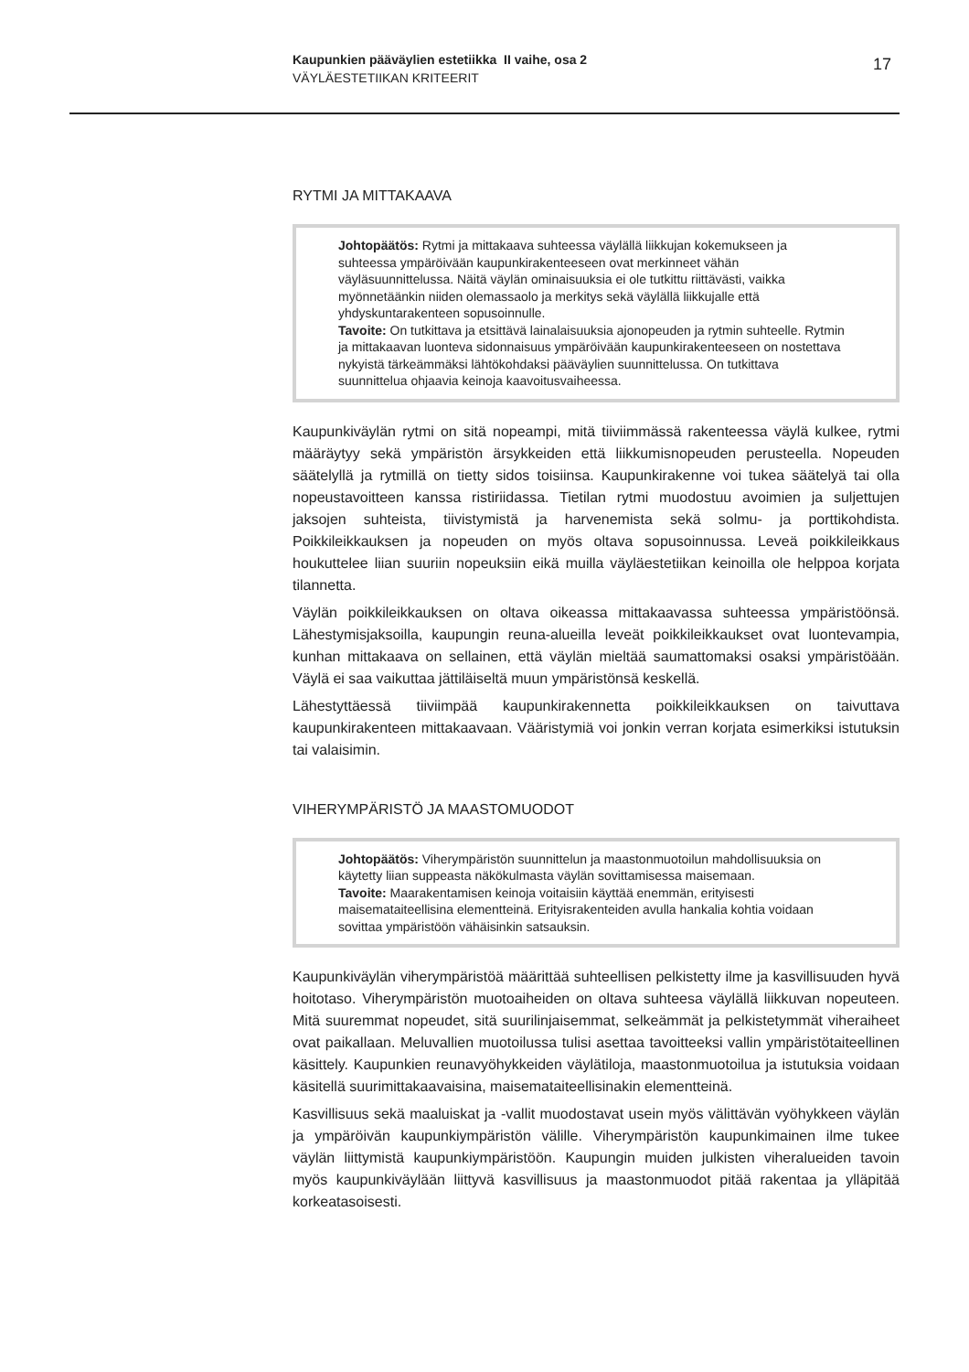Kaupunkien pääväylien estetiikka II vaihe, osa 2
VÄYLÄESTETIIKAN KRITEERIT
17
RYTMI JA MITTAKAAVA
Johtopäätös: Rytmi ja mittakaava suhteessa väylällä liikkujan kokemukseen ja suhteessa ympäröivään kaupunkirakenteeseen ovat merkinneet vähän väyläsuunnittelussa. Näitä väylän ominaisuuksia ei ole tutkittu riittävästi, vaikka myönnetäänkin niiden olemassaolo ja merkitys sekä väylällä liikkujalle että yhdyskuntarakenteen sopusoinnulle.
Tavoite: On tutkittava ja etsittävä lainalaisuuksia ajonopeuden ja rytmin suhteelle. Rytmin ja mittakaavan luonteva sidonnaisuus ympäröivään kaupunkirakenteeseen on nostettava nykyistä tärkeämmäksi lähtökohdaksi pääväylien suunnittelussa. On tutkittava suunnittelua ohjaavia keinoja kaavoitusvaiheessa.
Kaupunkiväylän rytmi on sitä nopeampi, mitä tiiviimmässä rakenteessa väylä kulkee, rytmi määräytyy sekä ympäristön ärsykkeiden että liikkumisnopeuden perusteella. Nopeuden säätelyllä ja rytmillä on tietty sidos toisiinsa. Kaupunkirakenne voi tukea säätelyä tai olla nopeustavoitteen kanssa ristiriidassa. Tietilan rytmi muodostuu avoimien ja suljettujen jaksojen suhteista, tiivistymistä ja harvenemista sekä solmu- ja porttikohdista. Poikkileikkauksen ja nopeuden on myös oltava sopusoinnussa. Leveä poikkileikkaus houkuttelee liian suuriin nopeuksiin eikä muilla väyläestetiikan keinoilla ole helppoa korjata tilannetta.
Väylän poikkileikkauksen on oltava oikeassa mittakaavassa suhteessa ympäristöönsä. Lähestymisjaksoilla, kaupungin reuna-alueilla leveät poikkileikkaukset ovat luontevampia, kunhan mittakaava on sellainen, että väylän mieltää saumattomaksi osaksi ympäristöään. Väylä ei saa vaikuttaa jättiläiseltä muun ympäristönsä keskellä.
Lähestyttäessä tiiviimpää kaupunkirakennetta poikkileikkauksen on taivuttava kaupunkirakenteen mittakaavaan. Vääristymiä voi jonkin verran korjata esimerkiksi istutuksin tai valaisimin.
VIHERYMPÄRISTÖ JA MAASTOMUODOT
Johtopäätös: Viherympäristön suunnittelun ja maastonmuotoilun mahdollisuuksia on käytetty liian suppeasta näkökulmasta väylän sovittamisessa maisemaan.
Tavoite: Maarakentamisen keinoja voitaisiin käyttää enemmän, erityisesti maisemataiteellisina elementteinä. Erityisrakenteiden avulla hankalia kohtia voidaan sovittaa ympäristöön vähäisinkin satsauksin.
Kaupunkiväylän viherympäristöä määrittää suhteellisen pelkistetty ilme ja kasvillisuuden hyvä hoitotaso. Viherympäristön muotoaiheiden on oltava suhteesa väylällä liikkuvan nopeuteen. Mitä suuremmat nopeudet, sitä suurilinjaisemmat, selkeämmät ja pelkistetymmät viheraiheet ovat paikallaan. Meluvallien muotoilussa tulisi asettaa tavoitteeksi vallin ympäristötaiteellinen käsittely. Kaupunkien reunavyöhykkeiden väylätiloja, maastonmuotoilua ja istutuksia voidaan käsitellä suurimittakaavaisina, maisemataiteellisinakin elementteinä.
Kasvillisuus sekä maaluiskat ja -vallit muodostavat usein myös välittävän vyöhykkeen väylän ja ympäröivän kaupunkiympäristön välille. Viherympäristön kaupunkimainen ilme tukee väylän liittymistä kaupunkiympäristöön. Kaupungin muiden julkisten viheralueiden tavoin myös kaupunkiväylään liittyvä kasvillisuus ja maastonmuodot pitää rakentaa ja ylläpitää korkeatasoisesti.